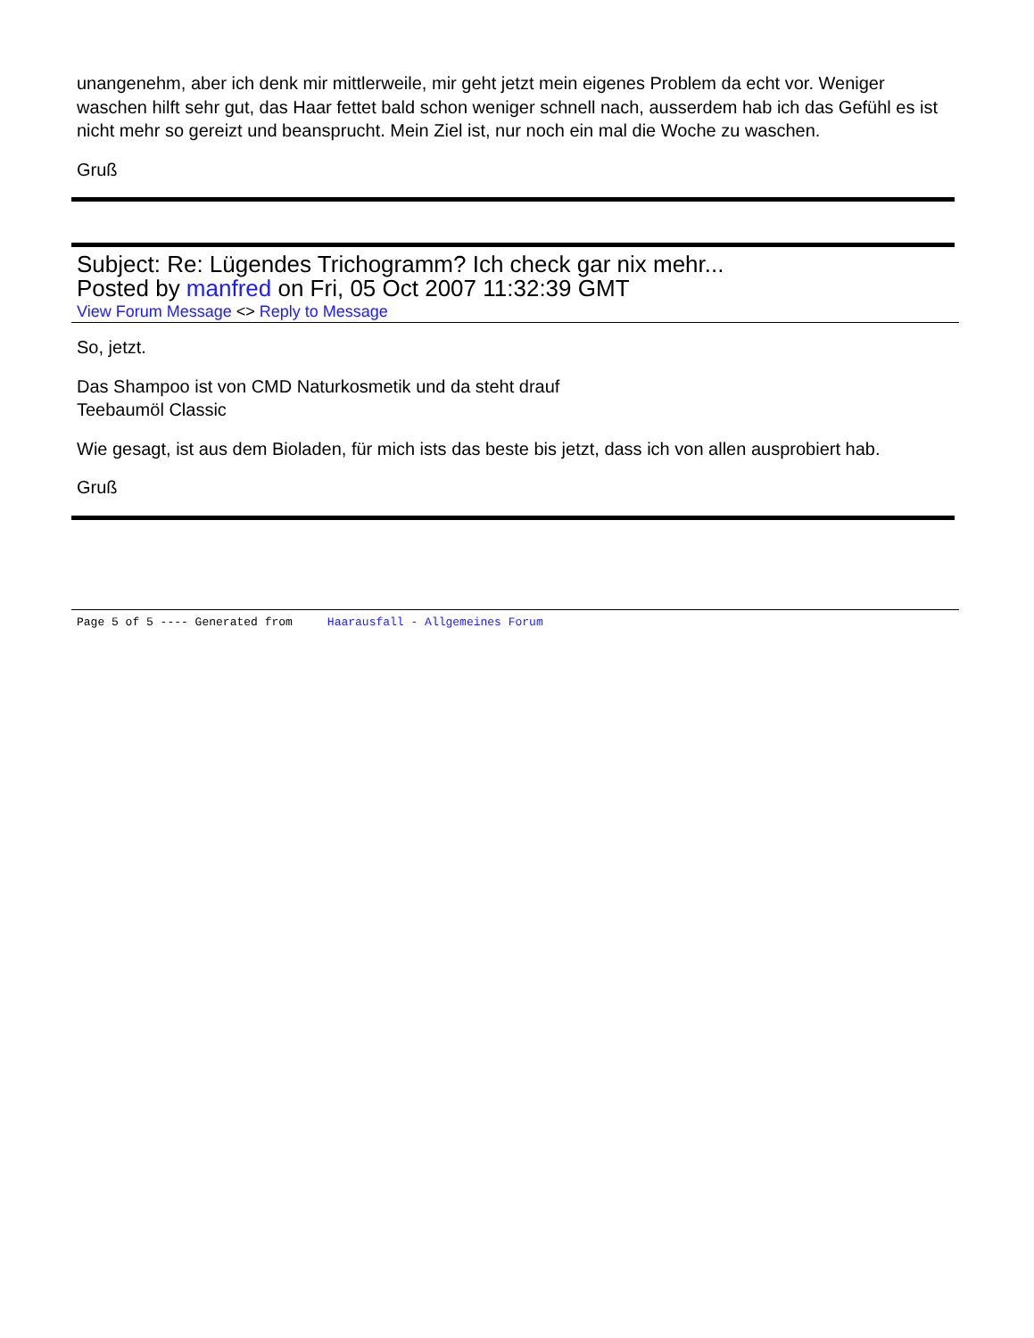unangenehm, aber ich denk mir mittlerweile, mir geht jetzt mein eigenes Problem da echt vor. Weniger waschen hilft sehr gut, das Haar fettet bald schon weniger schnell nach, ausserdem hab ich das Gefühl es ist nicht mehr so gereizt und beansprucht. Mein Ziel ist, nur noch ein mal die Woche zu waschen.
Gruß
Subject: Re: Lügendes Trichogramm? Ich check gar nix mehr...
Posted by manfred on Fri, 05 Oct 2007 11:32:39 GMT
View Forum Message <> Reply to Message
So, jetzt.
Das Shampoo ist von CMD Naturkosmetik und da steht drauf
Teebaumöl Classic
Wie gesagt, ist aus dem Bioladen, für mich ists das beste bis jetzt, dass ich von allen ausprobiert hab.
Gruß
Page 5 of 5 ---- Generated from Haarausfall - Allgemeines Forum